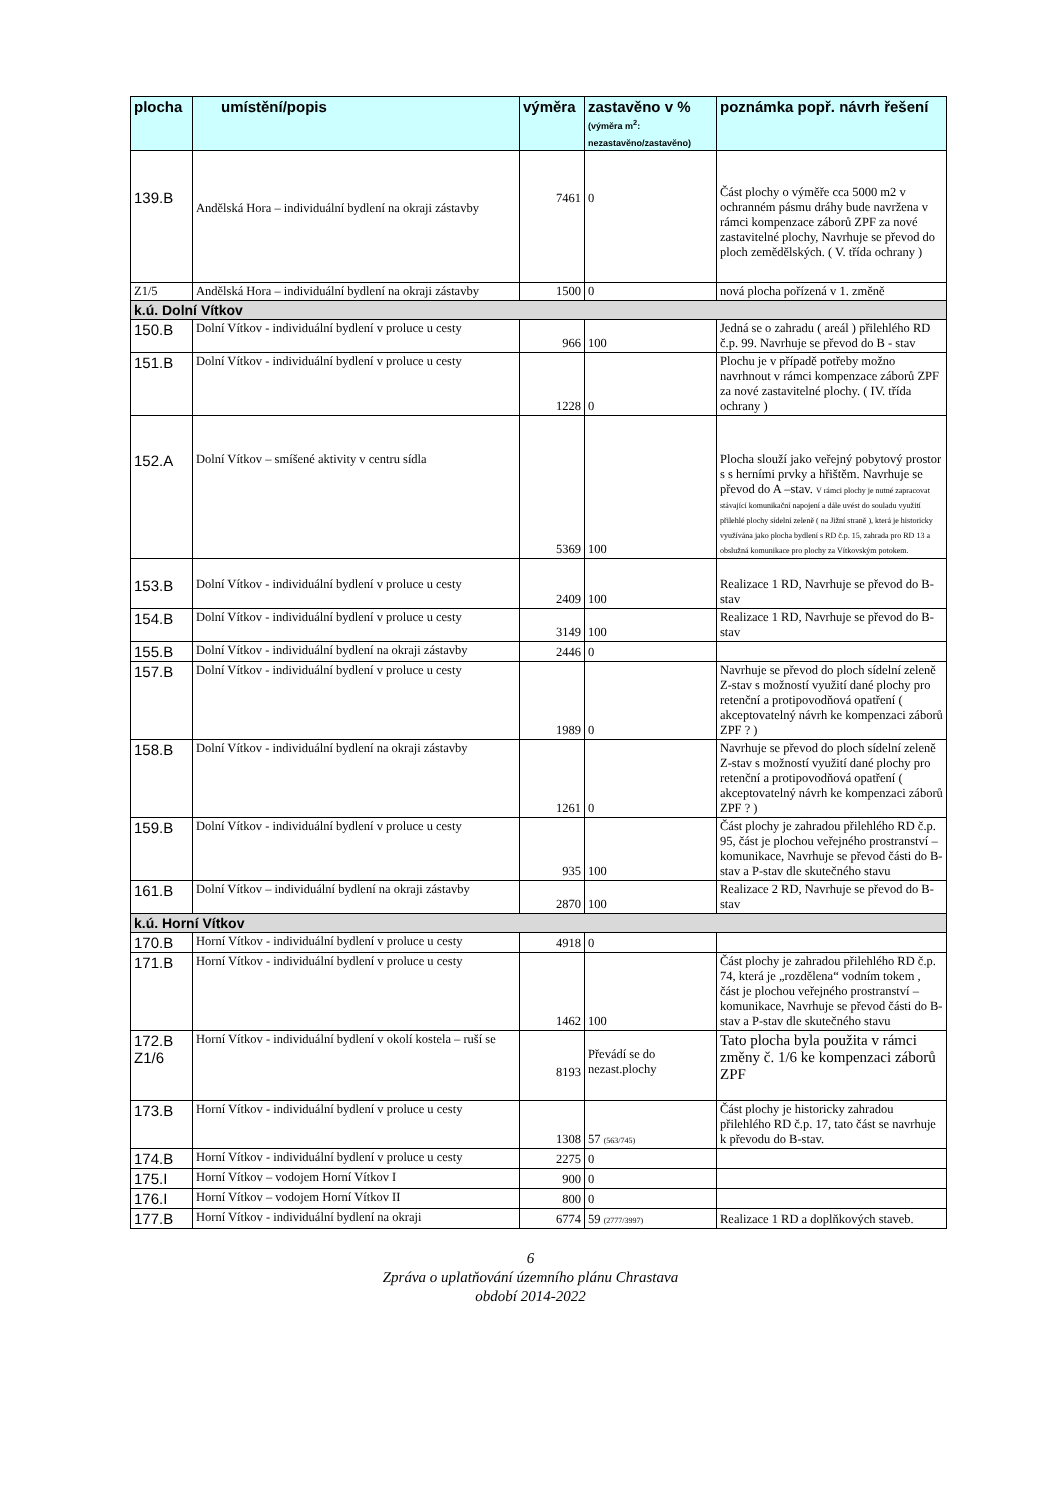| plocha | umístění/popis | výměra | zastavěno v % (výměra m<sup>2</sup>: nezastavěno/zastavěno) | poznámka popř. návrh řešení |
| --- | --- | --- | --- | --- |
| 139.B | Andělská Hora – individuální bydlení na okraji zástavby | 7461 | 0 | Část plochy o výměře cca 5000 m2 v ochranném pásmu dráhy bude navržena v rámci kompenzace záborů ZPF za nové zastavitelné plochy, Navrhuje se převod do ploch zemědělských. ( V. třída ochrany ) |
| Z1/5 | Andělská Hora – individuální bydlení na okraji zástavby | 1500 | 0 | nová plocha pořízená v 1. změně |
| k.ú. Dolní Vítkov | | | | |
| 150.B | Dolní Vítkov - individuální bydlení v proluce u cesty | 966 | 100 | Jedná se o zahradu ( areál ) přilehlého RD č.p. 99. Navrhuje se převod do B - stav |
| 151.B | Dolní Vítkov - individuální bydlení v proluce u cesty | 1228 | 0 | Plochu je v případě potřeby možno navrhnout v rámci kompenzace záborů ZPF za nové zastavitelné plochy. ( IV. třída ochrany ) |
| 152.A | Dolní Vítkov – smíšené aktivity v centru sídla | 5369 | 100 | Plocha slouží jako veřejný pobytový prostor s s herními prvky a hřištěm. Navrhuje se převod do A –stav. V rámci plochy je nutné zapracovat stávající komunikační napojení a dále uvést do souladu využití přilehlé plochy sídelní zeleně ( na Jižní straně ), která je historicky využívána jako plocha bydlení s RD č.p. 15, zahrada pro RD 13 a obslužná komunikace pro plochy za Vítkovským potokem. |
| 153.B | Dolní Vítkov - individuální bydlení v proluce u cesty | 2409 | 100 | Realizace 1 RD, Navrhuje se převod do B-stav |
| 154.B | Dolní Vítkov - individuální bydlení v proluce u cesty | 3149 | 100 | Realizace 1 RD, Navrhuje se převod do B-stav |
| 155.B | Dolní Vítkov - individuální bydlení na okraji zástavby | 2446 | 0 | |
| 157.B | Dolní Vítkov - individuální bydlení v proluce u cesty | 1989 | 0 | Navrhuje se převod do ploch sídelní zeleně Z-stav s možností využití dané plochy pro retenční a protipovodňová opatření ( akceptovatelný návrh ke kompenzaci záborů ZPF ? ) |
| 158.B | Dolní Vítkov - individuální bydlení na okraji zástavby | 1261 | 0 | Navrhuje se převod do ploch sídelní zeleně Z-stav s možností využití dané plochy pro retenční a protipovodňová opatření ( akceptovatelný návrh ke kompenzaci záborů ZPF ? ) |
| 159.B | Dolní Vítkov - individuální bydlení v proluce u cesty | 935 | 100 | Část plochy je zahradou přilehlého RD č.p. 95, část je plochou veřejného prostranství – komunikace, Navrhuje se převod části do B- stav a P-stav dle skutečného stavu |
| 161.B | Dolní Vítkov – individuální bydlení na okraji zástavby | 2870 | 100 | Realizace 2 RD, Navrhuje se převod do B-stav |
| k.ú. Horní Vítkov | | | | |
| 170.B | Horní Vítkov - individuální bydlení v proluce u cesty | 4918 | 0 | |
| 171.B | Horní Vítkov - individuální bydlení v proluce u cesty | 1462 | 100 | Část plochy je zahradou přilehlého RD č.p. 74, která je „rozdělena“ vodním tokem , část je plochou veřejného prostranství – komunikace, Navrhuje se převod části do B- stav a P-stav dle skutečného stavu |
| 172.B Z1/6 | Horní Vítkov - individuální bydlení v okolí kostela – ruší se | 8193 | Převádí se do nezast.plochy | Tato plocha byla použita v rámci změny č. 1/6 ke kompenzaci záborů ZPF |
| 173.B | Horní Vítkov - individuální bydlení v proluce u cesty | 1308 | 57 (563/745) | Část plochy je historicky zahradou přilehlého RD č.p. 17, tato část se navrhuje k převodu do B-stav. |
| 174.B | Horní Vítkov - individuální bydlení v proluce u cesty | 2275 | 0 | |
| 175.I | Horní Vítkov – vodojem Horní Vítkov I | 900 | 0 | |
| 176.I | Horní Vítkov – vodojem Horní Vítkov II | 800 | 0 | |
| 177.B | Horní Vítkov - individuální bydlení na okraji | 6774 | 59 (2777/3997) | Realizace 1 RD a doplňkových staveb. |
6
Zpráva o uplatňování územního plánu Chrastava
období 2014-2022